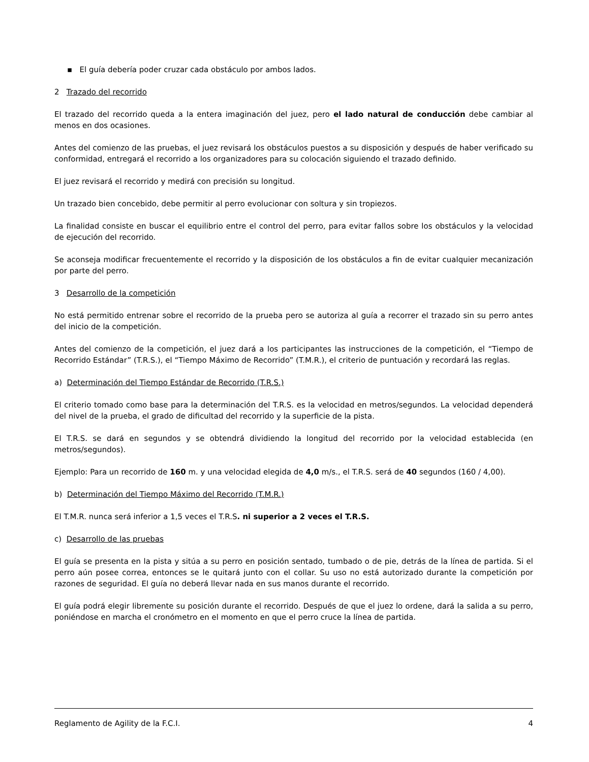▪ El guía debería poder cruzar cada obstáculo por ambos lados.
2 Trazado del recorrido
El trazado del recorrido queda a la entera imaginación del juez, pero el lado natural de conducción debe cambiar al menos en dos ocasiones.
Antes del comienzo de las pruebas, el juez revisará los obstáculos puestos a su disposición y después de haber verificado su conformidad, entregará el recorrido a los organizadores para su colocación siguiendo el trazado definido.
El juez revisará el recorrido y medirá con precisión su longitud.
Un trazado bien concebido, debe permitir al perro evolucionar con soltura y sin tropiezos.
La finalidad consiste en buscar el equilibrio entre el control del perro, para evitar fallos sobre los obstáculos y la velocidad de ejecución del recorrido.
Se aconseja modificar frecuentemente el recorrido y la disposición de los obstáculos a fin de evitar cualquier mecanización por parte del perro.
3 Desarrollo de la competición
No está permitido entrenar sobre el recorrido de la prueba pero se autoriza al guía a recorrer el trazado sin su perro antes del inicio de la competición.
Antes del comienzo de la competición, el juez dará a los participantes las instrucciones de la competición, el “Tiempo de Recorrido Estándar” (T.R.S.), el “Tiempo Máximo de Recorrido” (T.M.R.), el criterio de puntuación y recordará las reglas.
a) Determinación del Tiempo Estándar de Recorrido (T.R.S.)
El criterio tomado como base para la determinación del T.R.S. es la velocidad en metros/segundos. La velocidad dependerá del nivel de la prueba, el grado de dificultad del recorrido y la superficie de la pista.
El T.R.S. se dará en segundos y se obtendrá dividiendo la longitud del recorrido por la velocidad establecida (en metros/segundos).
Ejemplo: Para un recorrido de 160 m. y una velocidad elegida de 4,0 m/s., el T.R.S. será de 40 segundos (160 / 4,00).
b) Determinación del Tiempo Máximo del Recorrido (T.M.R.)
El T.M.R. nunca será inferior a 1,5 veces el T.R.S. ni superior a 2 veces el T.R.S.
c) Desarrollo de las pruebas
El guía se presenta en la pista y sitúa a su perro en posición sentado, tumbado o de pie, detrás de la línea de partida. Si el perro aún posee correa, entonces se le quitará junto con el collar. Su uso no está autorizado durante la competición por razones de seguridad. El guía no deberá llevar nada en sus manos durante el recorrido.
El guía podrá elegir libremente su posición durante el recorrido. Después de que el juez lo ordene, dará la salida a su perro, poniéndose en marcha el cronómetro en el momento en que el perro cruce la línea de partida.
Reglamento de Agility de la F.C.I. 4